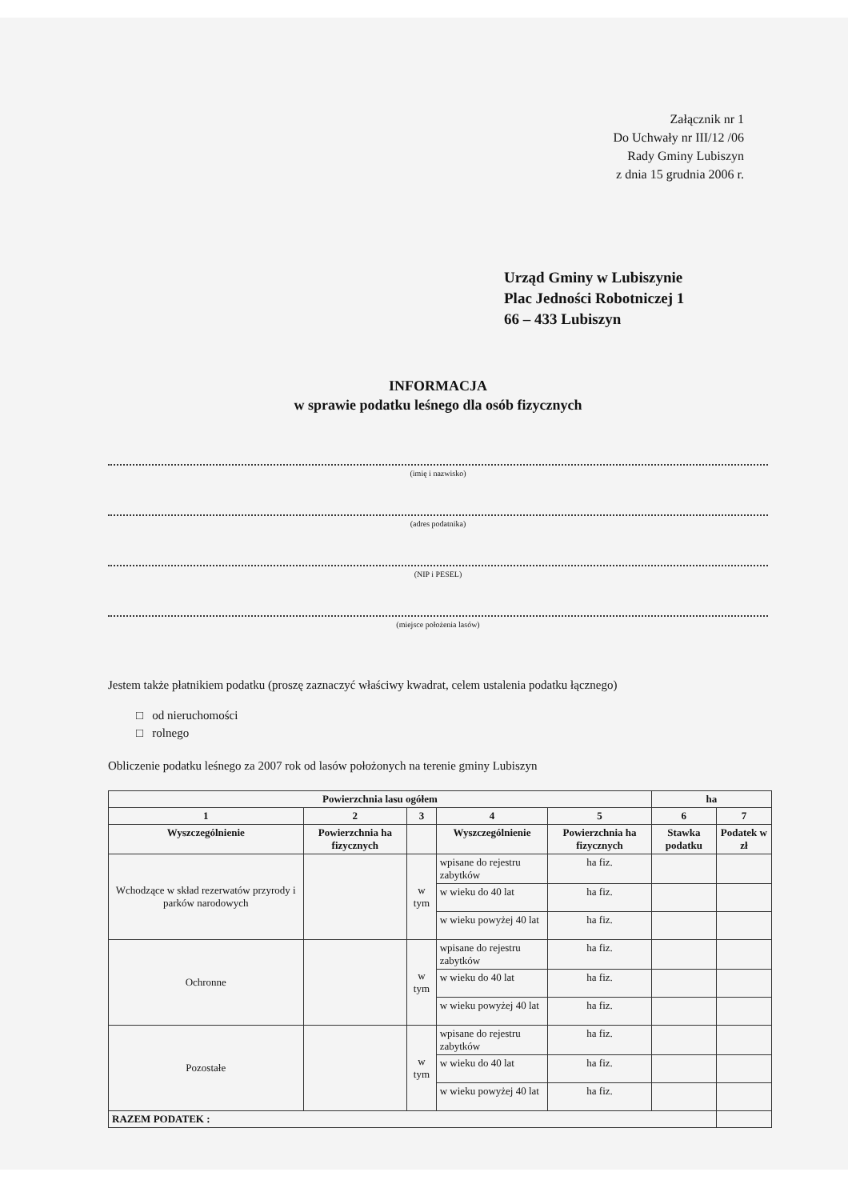Załącznik nr 1
Do Uchwały nr III/12 /06
Rady Gminy Lubiszyn
z dnia 15 grudnia 2006 r.
Urząd Gminy w Lubiszynie
Plac Jedności Robotniczej 1
66 – 433 Lubiszyn
INFORMACJA
w sprawie podatku leśnego dla osób fizycznych
(imię i nazwisko)
(adres podatnika)
(NIP i PESEL)
(miejsce położenia lasów)
Jestem także płatnikiem podatku (proszę zaznaczyć właściwy kwadrat, celem ustalenia podatku łącznego)
□ od nieruchomości
□ rolnego
Obliczenie podatku leśnego za 2007 rok od lasów położonych na terenie gminy Lubiszyn
| Powierzchnia lasu ogółem | | | | | ha | |
| --- | --- | --- | --- | --- | --- | --- |
| 1 | 2 | 3 | 4 | 5 | 6 | 7 |
| Wyszczególnienie | Powierzchnia ha fizycznych | | Wyszczególnienie | Powierzchnia ha fizycznych | Stawka podatku | Podatek w zł |
| Wchodzące w skład rezerwatów przyrody i parków narodowych | | w tym | wpisane do rejestru zabytków | ha fiz. | | |
| | | | w wieku do 40 lat | ha fiz. | | |
| | | | w wieku powyżej 40 lat | ha fiz. | | |
| Ochronne | | w tym | wpisane do rejestru zabytków | ha fiz. | | |
| | | | w wieku do 40 lat | ha fiz. | | |
| | | | w wieku powyżej 40 lat | ha fiz. | | |
| Pozostałe | | w tym | wpisane do rejestru zabytków | ha fiz. | | |
| | | | w wieku do 40 lat | ha fiz. | | |
| | | | w wieku powyżej 40 lat | ha fiz. | | |
| RAZEM PODATEK : | | | | | | |